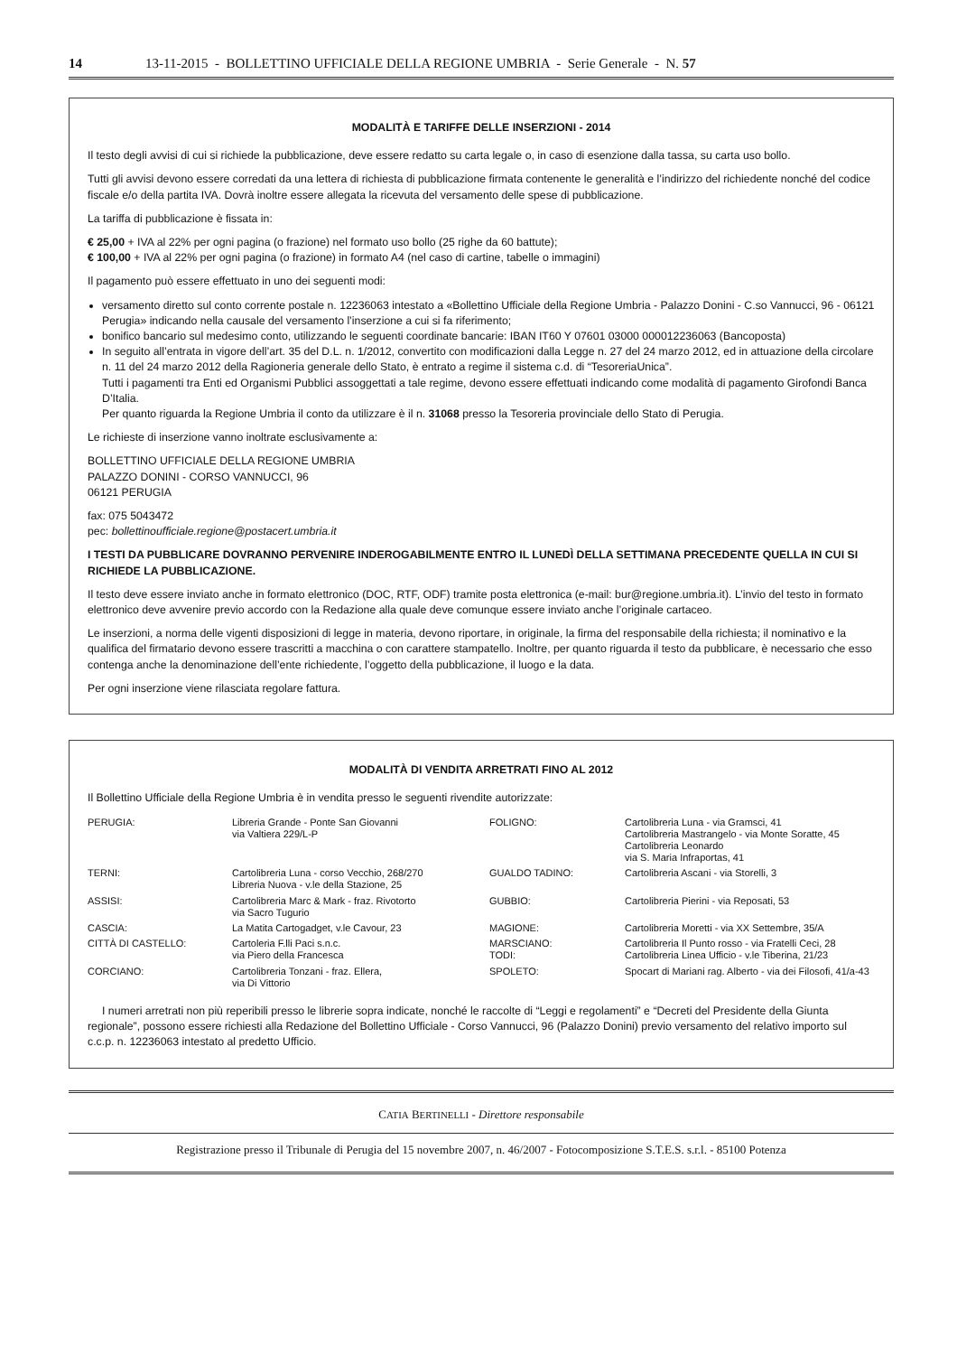14 13-11-2015 - BOLLETTINO UFFICIALE DELLA REGIONE UMBRIA - Serie Generale - N. 57
MODALITÀ E TARIFFE DELLE INSERZIONI - 2014
Il testo degli avvisi di cui si richiede la pubblicazione, deve essere redatto su carta legale o, in caso di esenzione dalla tassa, su carta uso bollo.
Tutti gli avvisi devono essere corredati da una lettera di richiesta di pubblicazione firmata contenente le generalità e l’indirizzo del richiedente nonché del codice fiscale e/o della partita IVA. Dovrà inoltre essere allegata la ricevuta del versamento delle spese di pubblicazione.
La tariffa di pubblicazione è fissata in:
€ 25,00 + IVA al 22% per ogni pagina (o frazione) nel formato uso bollo (25 righe da 60 battute);
€ 100,00 + IVA al 22% per ogni pagina (o frazione) in formato A4 (nel caso di cartine, tabelle o immagini)
Il pagamento può essere effettuato in uno dei seguenti modi:
versamento diretto sul conto corrente postale n. 12236063 intestato a «Bollettino Ufficiale della Regione Umbria - Palazzo Donini - C.so Vannucci, 96 - 06121 Perugia» indicando nella causale del versamento l’inserzione a cui si fa riferimento;
bonifico bancario sul medesimo conto, utilizzando le seguenti coordinate bancarie: IBAN IT60 Y 07601 03000 000012236063 (Bancoposta)
In seguito all’entrata in vigore dell’art. 35 del D.L. n. 1/2012, convertito con modificazioni dalla Legge n. 27 del 24 marzo 2012, ed in attuazione della circolare n. 11 del 24 marzo 2012 della Ragioneria generale dello Stato, è entrato a regime il sistema c.d. di “TesoreriaUnica”.
Tutti i pagamenti tra Enti ed Organismi Pubblici assoggettati a tale regime, devono essere effettuati indicando come modalità di pagamento Girofondi Banca D’Italia.
Per quanto riguarda la Regione Umbria il conto da utilizzare è il n. 31068 presso la Tesoreria provinciale dello Stato di Perugia.
Le richieste di inserzione vanno inoltrate esclusivamente a:
BOLLETTINO UFFICIALE DELLA REGIONE UMBRIA
PALAZZO DONINI - CORSO VANNUCCI, 96
06121 PERUGIA
fax: 075 5043472
pec: bollettinoufficiale.regione@postacert.umbria.it
I TESTI DA PUBBLICARE DOVRANNO PERVENIRE INDEROGABILMENTE ENTRO IL LUNEDÌ DELLA SETTIMANA PRECEDENTE QUELLA IN CUI SI RICHIEDE LA PUBBLICAZIONE.
Il testo deve essere inviato anche in formato elettronico (DOC, RTF, ODF) tramite posta elettronica (e-mail: bur@regione.umbria.it). L’invio del testo in formato elettronico deve avvenire previo accordo con la Redazione alla quale deve comunque essere inviato anche l’originale cartaceo.
Le inserzioni, a norma delle vigenti disposizioni di legge in materia, devono riportare, in originale, la firma del responsabile della richiesta; il nominativo e la qualifica del firmatario devono essere trascritti a macchina o con carattere stampatello. Inoltre, per quanto riguarda il testo da pubblicare, è necessario che esso contenga anche la denominazione dell’ente richiedente, l’oggetto della pubblicazione, il luogo e la data.
Per ogni inserzione viene rilasciata regolare fattura.
MODALITÀ DI VENDITA ARRETRATI FINO AL 2012
Il Bollettino Ufficiale della Regione Umbria è in vendita presso le seguenti rivendite autorizzate:
| PERUGIA: | Libreria Grande - Ponte San Giovanni via Valtiera 229/L-P | FOLIGNO: | Cartolibreria Luna - via Gramsci, 41 Cartolibreria Mastrangelo - via Monte Soratte, 45 Cartolibreria Leonardo via S. Maria Infraportas, 41 |
| TERNI: | Cartolibreria Luna - corso Vecchio, 268/270 Libreria Nuova - v.le della Stazione, 25 | GUALDO TADINO: | Cartolibreria Ascani - via Storelli, 3 |
| ASSISI: | Cartolibreria Marc & Mark - fraz. Rivotorto via Sacro Tugurio | GUBBIO: | Cartolibreria Pierini - via Reposati, 53 |
| CASCIA: | La Matita Cartogadget, v.le Cavour, 23 | MAGIONE: | Cartolibreria Moretti - via XX Settembre, 35/A |
| CITTÀ DI CASTELLO: | Cartoleria F.lli Paci s.n.c. via Piero della Francesca | MARSCIANO: TODI: | Cartolibreria Il Punto rosso - via Fratelli Ceci, 28 Cartolibreria Linea Ufficio - v.le Tiberina, 21/23 |
| CORCIANO: | Cartolibreria Tonzani - fraz. Ellera, via Di Vittorio | SPOLETO: | Spocart di Mariani rag. Alberto - via dei Filosofi, 41/a-43 |
I numeri arretrati non più reperibili presso le librerie sopra indicate, nonché le raccolte di “Leggi e regolamenti” e “Decreti del Presidente della Giunta regionale”, possono essere richiesti alla Redazione del Bollettino Ufficiale - Corso Vannucci, 96 (Palazzo Donini) previo versamento del relativo importo sul c.c.p. n. 12236063 intestato al predetto Ufficio.
CATIA BERTINELLI - Direttore responsabile
Registrazione presso il Tribunale di Perugia del 15 novembre 2007, n. 46/2007 - Fotocomposizione S.T.E.S. s.r.l. - 85100 Potenza